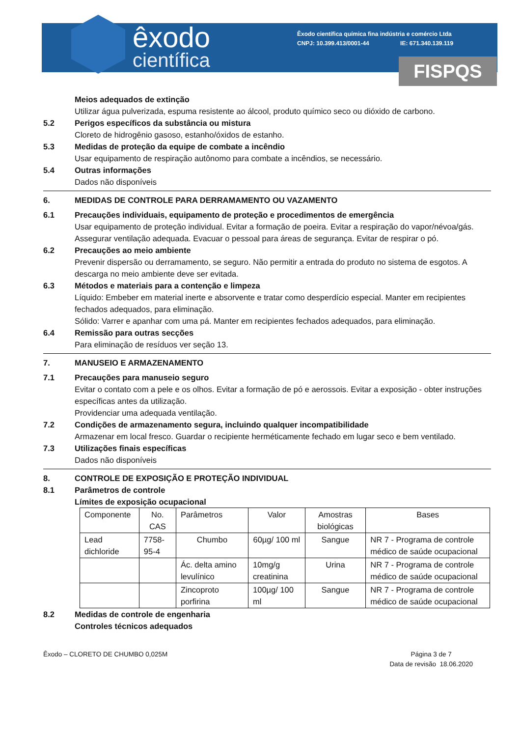êxodo
científica
Êxodo científica química fina indústria e comércio Ltda
CNPJ: 10.399.413/0001-44 IE: 671.340.139.119
FISPQS
Meios adequados de extinção
Utilizar água pulverizada, espuma resistente ao álcool, produto químico seco ou dióxido de carbono.
5.2 Perigos específicos da substância ou mistura
Cloreto de hidrogênio gasoso, estanho/óxidos de estanho.
5.3 Medidas de proteção da equipe de combate a incêndio
Usar equipamento de respiração autônomo para combate a incêndios, se necessário.
5.4 Outras informações
Dados não disponíveis
6. MEDIDAS DE CONTROLE PARA DERRAMAMENTO OU VAZAMENTO
6.1 Precauções individuais, equipamento de proteção e procedimentos de emergência
Usar equipamento de proteção individual. Evitar a formação de poeira. Evitar a respiração do vapor/névoa/gás. Assegurar ventilação adequada. Evacuar o pessoal para áreas de segurança. Evitar de respirar o pó.
6.2 Precauções ao meio ambiente
Prevenir dispersão ou derramamento, se seguro. Não permitir a entrada do produto no sistema de esgotos. A descarga no meio ambiente deve ser evitada.
6.3 Métodos e materiais para a contenção e limpeza
Líquido: Embeber em material inerte e absorvente e tratar como desperdício especial. Manter em recipientes fechados adequados, para eliminação.
Sólido: Varrer e apanhar com uma pá. Manter em recipientes fechados adequados, para eliminação.
6.4 Remissão para outras secções
Para eliminação de resíduos ver seção 13.
7. MANUSEIO E ARMAZENAMENTO
7.1 Precauções para manuseio seguro
Evitar o contato com a pele e os olhos. Evitar a formação de pó e aerossois. Evitar a exposição - obter instruções específicas antes da utilização.
Providenciar uma adequada ventilação.
7.2 Condições de armazenamento segura, incluindo qualquer incompatibilidade
Armazenar em local fresco. Guardar o recipiente herméticamente fechado em lugar seco e bem ventilado.
7.3 Utilizações finais específicas
Dados não disponíveis
8. CONTROLE DE EXPOSIÇÃO E PROTEÇÃO INDIVIDUAL
8.1 Parâmetros de controle
Límites de exposição ocupacional
| Componente | No. CAS | Parâmetros | Valor | Amostras biológicas | Bases |
| --- | --- | --- | --- | --- | --- |
| Lead dichloride | 7758-95-4 | Chumbo | 60µg/ 100 ml | Sangue | NR 7 - Programa de controle médico de saúde ocupacional |
| | | Ác. delta amino levulínico | 10mg/g creatinina | Urina | NR 7 - Programa de controle médico de saúde ocupacional |
| | | Zincoproto porfirina | 100µg/ 100 ml | Sangue | NR 7 - Programa de controle médico de saúde ocupacional |
8.2 Medidas de controle de engenharia
Controles técnicos adequados
Êxodo – CLORETO DE CHUMBO 0,025M
Página 3 de 7
Data de revisão 18.06.2020